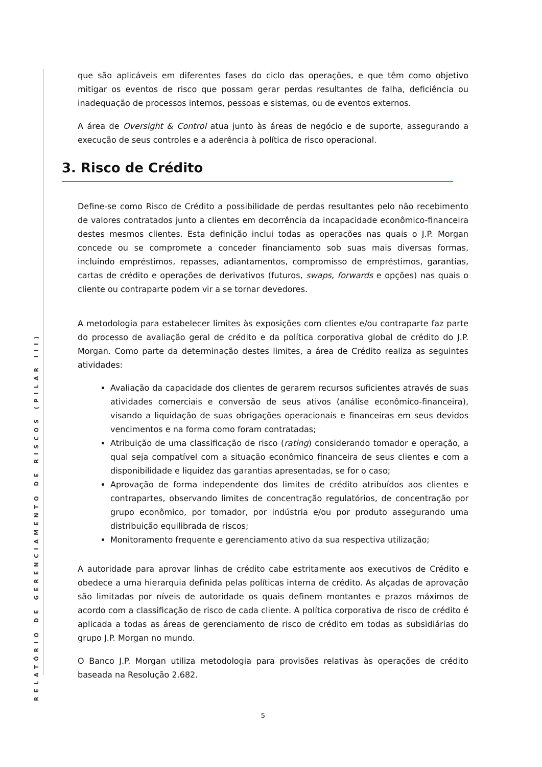RELATÓRIO DE GERENCIAMENTO DE RISCOS (PILAR III)
que são aplicáveis em diferentes fases do ciclo das operações, e que têm como objetivo mitigar os eventos de risco que possam gerar perdas resultantes de falha, deficiência ou inadequação de processos internos, pessoas e sistemas, ou de eventos externos.
A área de Oversight & Control atua junto às áreas de negócio e de suporte, assegurando a execução de seus controles e a aderência à política de risco operacional.
3. Risco de Crédito
Define-se como Risco de Crédito a possibilidade de perdas resultantes pelo não recebimento de valores contratados junto a clientes em decorrência da incapacidade econômico-financeira destes mesmos clientes. Esta definição inclui todas as operações nas quais o J.P. Morgan concede ou se compromete a conceder financiamento sob suas mais diversas formas, incluindo empréstimos, repasses, adiantamentos, compromisso de empréstimos, garantias, cartas de crédito e operações de derivativos (futuros, swaps, forwards e opções) nas quais o cliente ou contraparte podem vir a se tornar devedores.
A metodologia para estabelecer limites às exposições com clientes e/ou contraparte faz parte do processo de avaliação geral de crédito e da política corporativa global de crédito do J.P. Morgan. Como parte da determinação destes limites, a área de Crédito realiza as seguintes atividades:
Avaliação da capacidade dos clientes de gerarem recursos suficientes através de suas atividades comerciais e conversão de seus ativos (análise econômico-financeira), visando a liquidação de suas obrigações operacionais e financeiras em seus devidos vencimentos e na forma como foram contratadas;
Atribuição de uma classificação de risco (rating) considerando tomador e operação, a qual seja compatível com a situação econômico financeira de seus clientes e com a disponibilidade e liquidez das garantias apresentadas, se for o caso;
Aprovação de forma independente dos limites de crédito atribuídos aos clientes e contrapartes, observando limites de concentração regulatórios, de concentração por grupo econômico, por tomador, por indústria e/ou por produto assegurando uma distribuição equilibrada de riscos;
Monitoramento frequente e gerenciamento ativo da sua respectiva utilização;
A autoridade para aprovar linhas de crédito cabe estritamente aos executivos de Crédito e obedece a uma hierarquia definida pelas políticas interna de crédito. As alçadas de aprovação são limitadas por níveis de autoridade os quais definem montantes e prazos máximos de acordo com a classificação de risco de cada cliente. A política corporativa de risco de crédito é aplicada a todas as áreas de gerenciamento de risco de crédito em todas as subsidiárias do grupo J.P. Morgan no mundo.
O Banco J.P. Morgan utiliza metodologia para provisões relativas às operações de crédito baseada na Resolução 2.682.
5